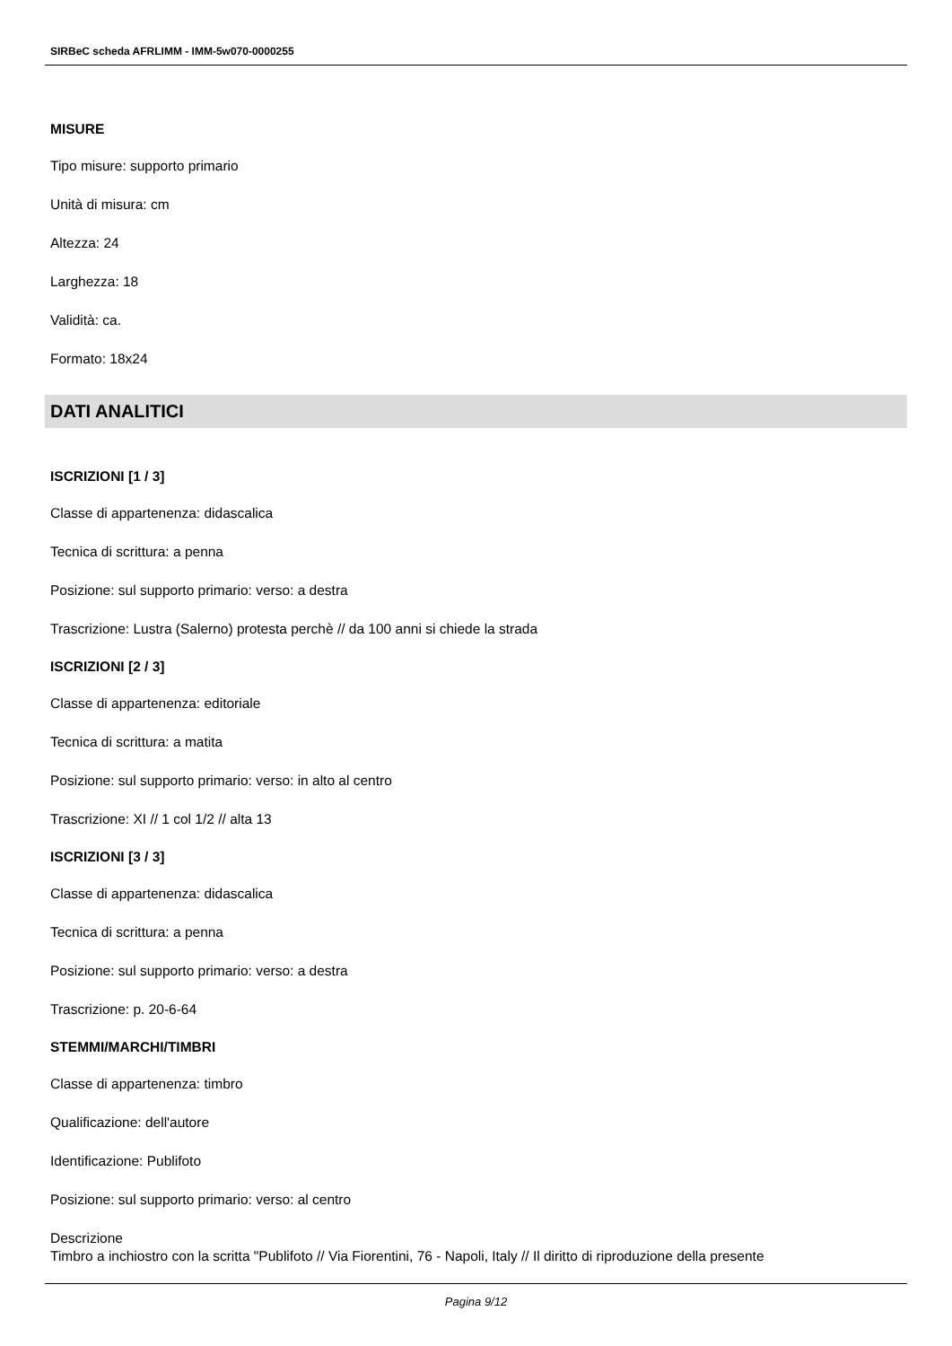SIRBeC scheda AFRLIMM - IMM-5w070-0000255
MISURE
Tipo misure: supporto primario
Unità di misura: cm
Altezza: 24
Larghezza: 18
Validità: ca.
Formato: 18x24
DATI ANALITICI
ISCRIZIONI [1 / 3]
Classe di appartenenza: didascalica
Tecnica di scrittura: a penna
Posizione: sul supporto primario: verso: a destra
Trascrizione: Lustra (Salerno) protesta perchè // da 100 anni si chiede la strada
ISCRIZIONI [2 / 3]
Classe di appartenenza: editoriale
Tecnica di scrittura: a matita
Posizione: sul supporto primario: verso: in alto al centro
Trascrizione: XI // 1 col 1/2 // alta 13
ISCRIZIONI [3 / 3]
Classe di appartenenza: didascalica
Tecnica di scrittura: a penna
Posizione: sul supporto primario: verso: a destra
Trascrizione: p. 20-6-64
STEMMI/MARCHI/TIMBRI
Classe di appartenenza: timbro
Qualificazione: dell'autore
Identificazione: Publifoto
Posizione: sul supporto primario: verso: al centro
Descrizione
Timbro a inchiostro con la scritta "Publifoto // Via Fiorentini, 76 - Napoli, Italy // Il diritto di riproduzione della presente
Pagina 9/12